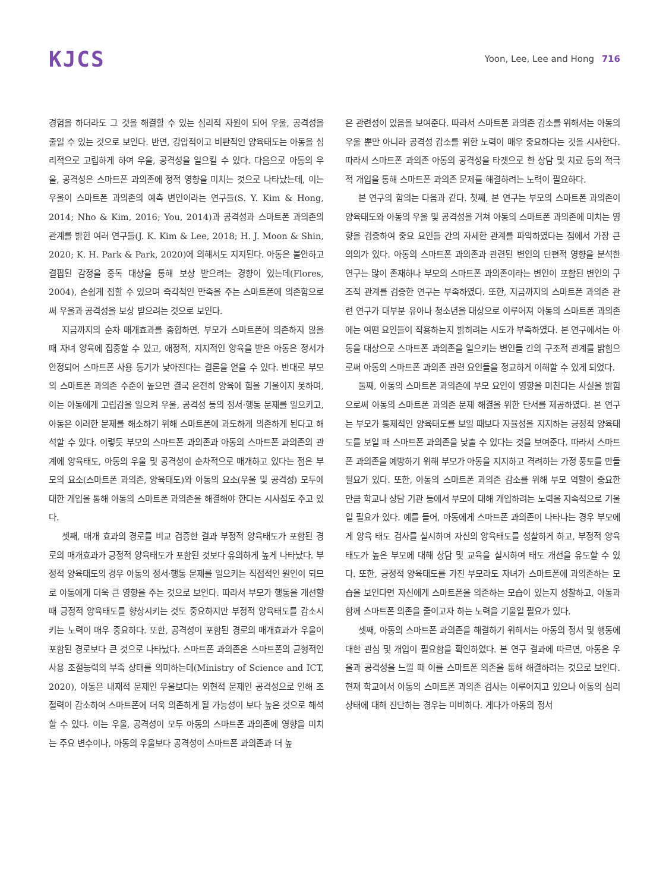KJCS
Yoon, Lee, Lee and Hong 716
경험을 하더라도 그 것을 해결할 수 있는 심리적 자원이 되어 우울, 공격성을 줄일 수 있는 것으로 보인다. 반면, 강압적이고 비판적인 양육태도는 아동을 심리적으로 고립하게 하여 우울, 공격성을 일으킬 수 있다. 다음으로 아동의 우울, 공격성은 스마트폰 과의존에 정적 영향을 미치는 것으로 나타났는데, 이는 우울이 스마트폰 과의존의 예측 변인이라는 연구들(S. Y. Kim & Hong, 2014; Nho & Kim, 2016; You, 2014)과 공격성과 스마트폰 과의존의 관계를 밝힌 여러 연구들(J. K. Kim & Lee, 2018; H. J. Moon & Shin, 2020; K. H. Park & Park, 2020)에 의해서도 지지된다. 아동은 불안하고 결핍된 감정을 중독 대상을 통해 보상 받으려는 경향이 있는데(Flores, 2004), 손쉽게 접할 수 있으며 즉각적인 만족을 주는 스마트폰에 의존함으로써 우울과 공격성을 보상 받으려는 것으로 보인다.
지금까지의 순차 매개효과를 종합하면, 부모가 스마트폰에 의존하지 않을 때 자녀 양육에 집중할 수 있고, 애정적, 지지적인 양육을 받은 아동은 정서가 안정되어 스마트폰 사용 동기가 낮아진다는 결론을 얻을 수 있다. 반대로 부모의 스마트폰 과의존 수준이 높으면 결국 온전히 양육에 힘을 기울이지 못하며, 이는 아동에게 고립감을 일으켜 우울, 공격성 등의 정서·행동 문제를 일으키고, 아동은 이러한 문제를 해소하기 위해 스마트폰에 과도하게 의존하게 된다고 해석할 수 있다. 이렇듯 부모의 스마트폰 과의존과 아동의 스마트폰 과의존의 관계에 양육태도, 아동의 우울 및 공격성이 순차적으로 매개하고 있다는 점은 부모의 요소(스마트폰 과의존, 양육태도)와 아동의 요소(우울 및 공격성) 모두에 대한 개입을 통해 아동의 스마트폰 과의존을 해결해야 한다는 시사점도 주고 있다.
셋째, 매개 효과의 경로를 비교 검증한 결과 부정적 양육태도가 포함된 경로의 매개효과가 긍정적 양육태도가 포함된 것보다 유의하게 높게 나타났다. 부정적 양육태도의 경우 아동의 정서·행동 문제를 일으키는 직접적인 원인이 되므로 아동에게 더욱 큰 영향을 주는 것으로 보인다. 따라서 부모가 행동을 개선할 때 긍정적 양육태도를 향상시키는 것도 중요하지만 부정적 양육태도를 감소시키는 노력이 매우 중요하다. 또한, 공격성이 포함된 경로의 매개효과가 우울이 포함된 경로보다 큰 것으로 나타났다. 스마트폰 과의존은 스마트폰의 균형적인 사용 조절능력의 부족 상태를 의미하는데(Ministry of Science and ICT, 2020), 아동은 내재적 문제인 우울보다는 외현적 문제인 공격성으로 인해 조절력이 감소하여 스마트폰에 더욱 의존하게 될 가능성이 보다 높은 것으로 해석할 수 있다. 이는 우울, 공격성이 모두 아동의 스마트폰 과의존에 영향을 미치는 주요 변수이나, 아동의 우울보다 공격성이 스마트폰 과의존과 더 높
은 관련성이 있음을 보여준다. 따라서 스마트폰 과의존 감소를 위해서는 아동의 우울 뿐만 아니라 공격성 감소를 위한 노력이 매우 중요하다는 것을 시사한다. 따라서 스마트폰 과의존 아동의 공격성을 타겟으로 한 상담 및 치료 등의 적극적 개입을 통해 스마트폰 과의존 문제를 해결하려는 노력이 필요하다.
본 연구의 함의는 다음과 같다. 첫째, 본 연구는 부모의 스마트폰 과의존이 양육태도와 아동의 우울 및 공격성을 거쳐 아동의 스마트폰 과의존에 미치는 영향을 검증하여 중요 요인들 간의 자세한 관계를 파악하였다는 점에서 가장 큰 의의가 있다. 아동의 스마트폰 과의존과 관련된 변인의 단편적 영향을 분석한 연구는 많이 존재하나 부모의 스마트폰 과의존이라는 변인이 포함된 변인의 구조적 관계를 검증한 연구는 부족하였다. 또한, 지금까지의 스마트폰 과의존 관련 연구가 대부분 유아나 청소년을 대상으로 이루어져 아동의 스마트폰 과의존에는 여떤 요인들이 작용하는지 밝히려는 시도가 부족하였다. 본 연구에서는 아동을 대상으로 스마트폰 과의존을 일으키는 변인들 간의 구조적 관계를 밝힘으로써 아동의 스마트폰 과의존 관련 요인들을 정교하게 이해할 수 있게 되었다.
둘째, 아동의 스마트폰 과의존에 부모 요인이 영향을 미친다는 사실을 밝힘으로써 아동의 스마트폰 과의존 문제 해결을 위한 단서를 제공하였다. 본 연구는 부모가 통제적인 양육태도를 보일 때보다 자율성을 지지하는 긍정적 양육태도를 보일 때 스마트폰 과의존을 낮출 수 있다는 것을 보여준다. 따라서 스마트폰 과의존을 예방하기 위해 부모가 아동을 지지하고 격려하는 가정 풍토를 만들 필요가 있다. 또한, 아동의 스마트폰 과의존 감소를 위해 부모 역할이 중요한 만큼 학교나 상담 기관 등에서 부모에 대해 개입하려는 노력을 지속적으로 기울일 필요가 있다. 예를 들어, 아동에게 스마트폰 과의존이 나타나는 경우 부모에게 양육 태도 검사를 실시하여 자신의 양육태도를 성찰하게 하고, 부정적 양육태도가 높은 부모에 대해 상담 및 교육을 실시하여 태도 개선을 유도할 수 있다. 또한, 긍정적 양육태도를 가진 부모라도 자녀가 스마트폰에 과의존하는 모습을 보인다면 자신에게 스마트폰을 의존하는 모습이 있는지 성찰하고, 아동과 함께 스마트폰 의존을 줄이고자 하는 노력을 기울일 필요가 있다.
셋째, 아동의 스마트폰 과의존을 해결하기 위해서는 아동의 정서 및 행동에 대한 관심 및 개입이 필요함을 확인하였다. 본 연구 결과에 따르면, 아동은 우울과 공격성을 느낄 때 이를 스마트폰 의존을 통해 해결하려는 것으로 보인다. 현재 학교에서 아동의 스마트폰 과의존 검사는 이루어지고 있으나 아동의 심리 상태에 대해 진단하는 경우는 미비하다. 게다가 아동의 정서